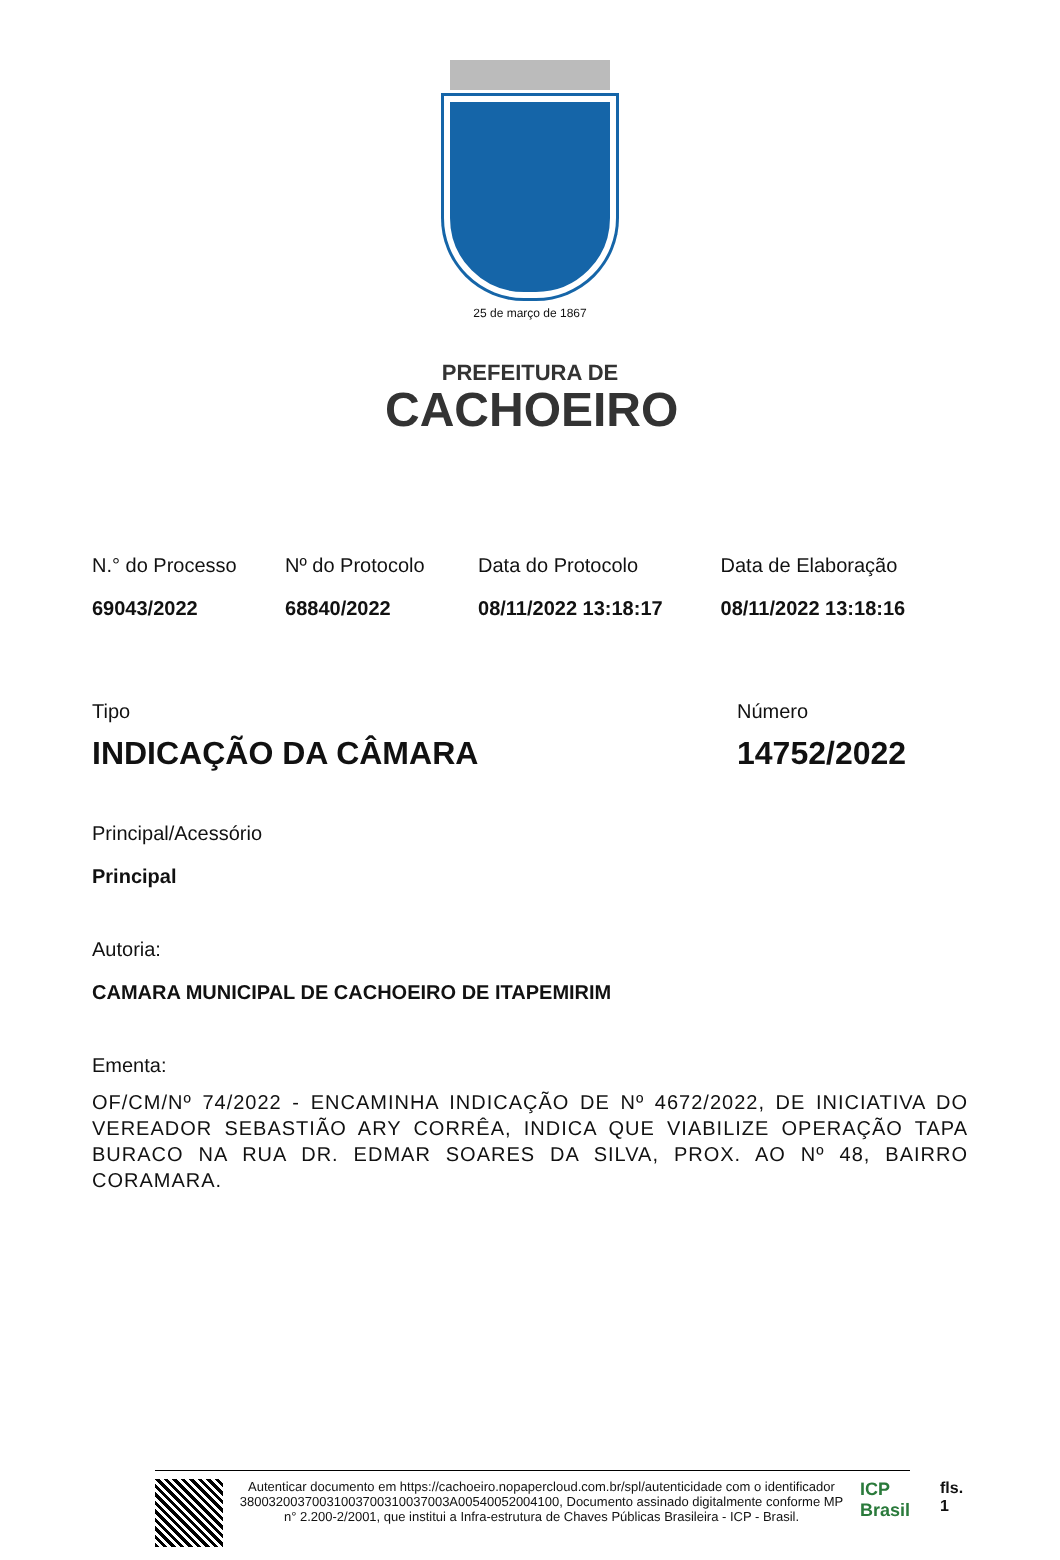25 de março de 1867
PREFEITURA DE
CACHOEIRO
N.° do Processo
69043/2022
Nº do Protocolo
68840/2022
Data do Protocolo
08/11/2022 13:18:17
Data de Elaboração
08/11/2022 13:18:16
Tipo
INDICAÇÃO DA CÂMARA
Número
14752/2022
Principal/Acessório
Principal
Autoria:
CAMARA MUNICIPAL DE CACHOEIRO DE ITAPEMIRIM
Ementa:
OF/CM/Nº 74/2022 - ENCAMINHA INDICAÇÃO DE Nº 4672/2022, DE INICIATIVA DO VEREADOR SEBASTIÃO ARY CORRÊA, INDICA QUE VIABILIZE OPERAÇÃO TAPA BURACO NA RUA DR. EDMAR SOARES DA SILVA, PROX. AO Nº 48, BAIRRO CORAMARA.
Autenticar documento em https://cachoeiro.nopapercloud.com.br/spl/autenticidade com o identificador 38003200370031003700310037003A00540052004100, Documento assinado digitalmente conforme MP n° 2.200-2/2001, que institui a Infra-estrutura de Chaves Públicas Brasileira - ICP - Brasil.
ICP
Brasil
fls. 1